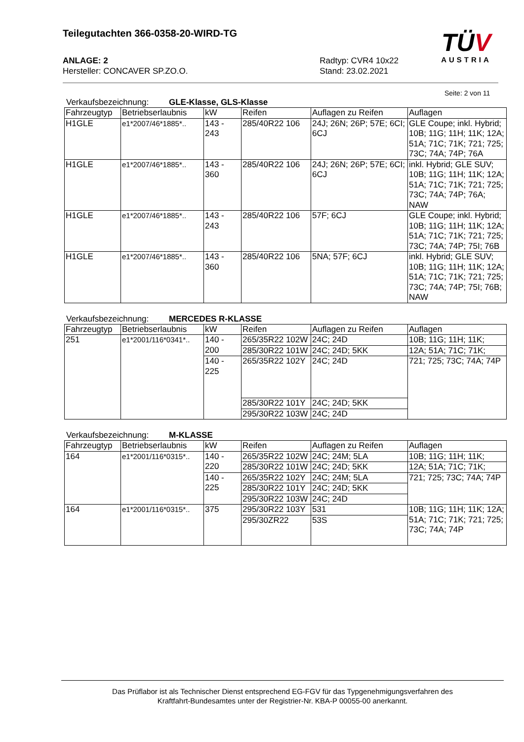Teilegutachten 366-0358-20-WIRD-TG
ANLAGE: 2
Hersteller: CONCAVER SP.ZO.O.
Radtyp: CVR4 10x22
Stand: 23.02.2021
TÜV
AUSTRIA
Seite: 2 von 11
Verkaufsbezeichnung: GLE-Klasse, GLS-Klasse
| Fahrzeugtyp | Betriebserlaubnis | kW | Reifen | Auflagen zu Reifen | Auflagen |
| H1GLE | e1*2007/46*1885*.. | 143 - 243 | 285/40R22 106 | 24J; 26N; 26P; 57E; 6CI; 6CJ | GLE Coupe; inkl. Hybrid; 10B; 11G; 11H; 11K; 12A; 51A; 71C; 71K; 721; 725; 73C; 74A; 74P; 76A |
| H1GLE | e1*2007/46*1885*.. | 143 - 360 | 285/40R22 106 | 24J; 26N; 26P; 57E; 6CI; 6CJ | inkl. Hybrid; GLE SUV; 10B; 11G; 11H; 11K; 12A; 51A; 71C; 71K; 721; 725; 73C; 74A; 74P; 76A; NAW |
| H1GLE | e1*2007/46*1885*.. | 143 - 243 | 285/40R22 106 | 57F; 6CJ | GLE Coupe; inkl. Hybrid; 10B; 11G; 11H; 11K; 12A; 51A; 71C; 71K; 721; 725; 73C; 74A; 74P; 75I; 76B |
| H1GLE | e1*2007/46*1885*.. | 143 - 360 | 285/40R22 106 | 5NA; 57F; 6CJ | inkl. Hybrid; GLE SUV; 10B; 11G; 11H; 11K; 12A; 51A; 71C; 71K; 721; 725; 73C; 74A; 74P; 75I; 76B; NAW |
Verkaufsbezeichnung: MERCEDES R-KLASSE
| Fahrzeugtyp | Betriebserlaubnis | kW | Reifen | Auflagen zu Reifen | Auflagen |
| 251 | e1*2001/116*0341*.. | 140 - 200 | 265/35R22 102W | 24C; 24D | 10B; 11G; 11H; 11K; |
| | | | 285/30R22 101W | 24C; 24D; 5KK | 12A; 51A; 71C; 71K; |
| | | 140 - 225 | 265/35R22 102Y | 24C; 24D | 721; 725; 73C; 74A; 74P |
| | | | 285/30R22 101Y | 24C; 24D; 5KK | |
| | | | 295/30R22 103W | 24C; 24D | |
Verkaufsbezeichnung: M-KLASSE
| Fahrzeugtyp | Betriebserlaubnis | kW | Reifen | Auflagen zu Reifen | Auflagen |
| 164 | e1*2001/116*0315*.. | 140 - 220 | 265/35R22 102W | 24C; 24M; 5LA | 10B; 11G; 11H; 11K; |
| | | | 285/30R22 101W | 24C; 24D; 5KK | 12A; 51A; 71C; 71K; |
| | | 140 - 225 | 265/35R22 102Y | 24C; 24M; 5LA | 721; 725; 73C; 74A; 74P |
| | | | 285/30R22 101Y | 24C; 24D; 5KK | |
| | | | 295/30R22 103W | 24C; 24D | |
| 164 | e1*2001/116*0315*.. | 375 | 295/30R22 103Y | 531 | 10B; 11G; 11H; 11K; 12A; 51A; 71C; 71K; 721; 725; 73C; 74A; 74P |
| | | | 295/30ZR22 | 53S | |
Das Prüflabor ist als Technischer Dienst entsprechend EG-FGV für das Typgenehmigungsverfahren des
Kraftfahrt-Bundesamtes unter der Registrier-Nr. KBA-P 00055-00 anerkannt.